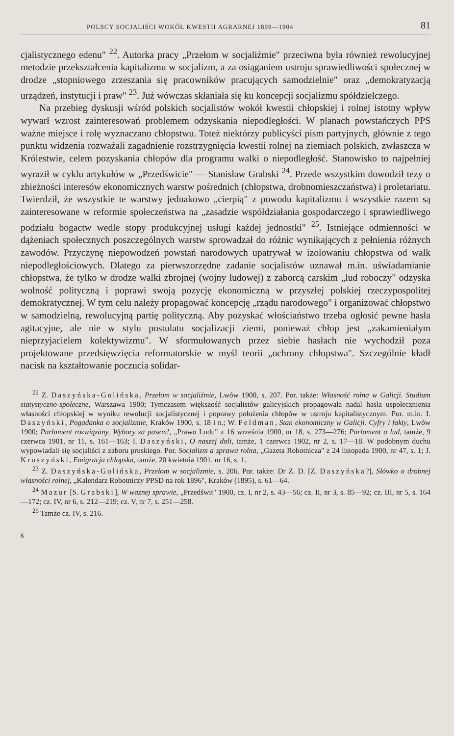POLSCY SOCJALIŚCI WOKÓŁ KWESTII AGRARNEJ 1899—1904 81
cjalistycznego edenu" <sup>22</sup>. Autorka pracy „Przełom w socjaliźmie" przeciwna była również rewolucyjnej metodzie przekształcenia kapitalizmu w socjalizm, a za osiąganiem ustroju sprawiedliwości społecznej w drodze „stopniowego zrzeszania się pracowników pracujących samodzielnie" oraz „demokratyzacją urządzeń, instytucji i praw" <sup>23</sup>. Już wówczas skłaniała się ku koncepcji socjalizmu spółdzielczego.
Na przebieg dyskusji wśród polskich socjalistów wokół kwestii chłopskiej i rolnej istotny wpływ wywarł wzrost zainteresowań problemem odzyskania niepodległości. W planach powstańczych PPS ważne miejsce i rolę wyznaczano chłopstwu. Toteż niektórzy publicyści pism partyjnych, głównie z tego punktu widzenia rozważali zagadnienie rozstrzygnięcia kwestii rolnej na ziemiach polskich, zwłaszcza w Królestwie, celem pozyskania chłopów dla programu walki o niepodległość. Stanowisko to najpełniej wyraził w cyklu artykułów w „Przedświcie" — Stanisław Grabski <sup>24</sup>. Przede wszystkim dowodził tezy o zbieżności interesów ekonomicznych warstw pośrednich (chłopstwa, drobnomieszczaństwa) i proletariatu. Twierdził, że wszystkie te warstwy jednakowo „cierpią" z powodu kapitalizmu i wszystkie razem są zainteresowane w reformie społeczeństwa na „zasadzie współdziałania gospodarczego i sprawiedliwego podziału bogactw wedle stopy produkcyjnej usługi każdej jednostki" <sup>25</sup>. Istniejące odmienności w dążeniach społecznych poszczególnych warstw sprowadzał do różnic wynikających z pełnienia różnych zawodów. Przyczynę niepowodzeń powstań narodowych upatrywał w izolowaniu chłopstwa od walk niepodległościowych. Dlatego za pierwszorzędne zadanie socjalistów uznawał m.in. uświadamianie chłopstwa, że tylko w drodze walki zbrojnej (wojny ludowej) z zaborcą carskim „lud roboczy" odzyska wolność polityczną i poprawi swoją pozycję ekonomiczną w przyszłej polskiej rzeczypospolitej demokratycznej. W tym celu należy propagować koncepcję „rządu narodowego" i organizować chłopstwo w samodzielną, rewolucyjną partię polityczną. Aby pozyskać włościaństwo trzeba ogłosić pewne hasła agitacyjne, ale nie w stylu postulatu socjalizacji ziemi, ponieważ chłop jest „zakamieniałym nieprzyjacielem kolektywizmu". W sformułowanych przez siebie hasłach nie wychodził poza projektowane przedsięwzięcia reformatorskie w myśl teorii „ochrony chłopstwa". Szczególnie kładł nacisk na kształtowanie poczucia solidar-
<sup>22</sup> Z. Daszyńska-Golińska, Przełom w socjaliźmie, Lwów 1900, s. 207. Por. także: Własność rolna w Galicji. Studium statystyczno-społeczne, Warszawa 1900; Tymczasem większość socjalistów galicyjskich propagowała nadal hasła uspołecznienia własności chłopskiej w wyniku rewolucji socjalistycznej i poprawy położenia chłopów w ustroju kapitalistycznym. Por. m.in. I. Daszyński, Pogadanka o socjalizmie, Kraków 1900, s. 18 i n.; W. Feldman, Stan ekonomiczny w Galicji. Cyfry i fakty, Lwów 1900; Parlament rozwiązany. Wybory za pasem!, „Prawo Ludu" z 16 września 1900, nr 18, s. 273—276; Parlament a lud, tamże, 9 czerwca 1901, nr 11, s. 161—163; I. Daszyński, O naszej doli, tamże, 1 czerwca 1902, nr 2, s. 17—18. W podobnym duchu wypowiadali się socjaliści z zaboru pruskiego. Por. Socjalizm a sprawa rolna, „Gazeta Robotnicza" z 24 listopada 1900, nr 47, s. 1; J. Kruszyński, Emigracja chłopska, tamże, 20 kwietnia 1901, nr 16, s. 1.
<sup>23</sup> Z. Daszyńska-Golińska, Przełom w socjalizmie, s. 206. Por. także: Dr Z. D. [Z. Daszyńska?], Słówko o drobnej własności rolnej, „Kalendarz Robotniczy PPSD na rok 1896", Kraków (1895), s. 61—64.
<sup>24</sup> Mazur [S. Grabski], W ważnej sprawie, „Przedświt" 1900, cz. I, nr 2, s. 43—56; cz. II, nr 3, s. 85—92; cz. III, nr 5, s. 164—172; cz. IV, nr 6, s. 212—219; cz. V, nr 7, s. 251—258.
<sup>25</sup> Tamże cz. IV, s. 216.
6